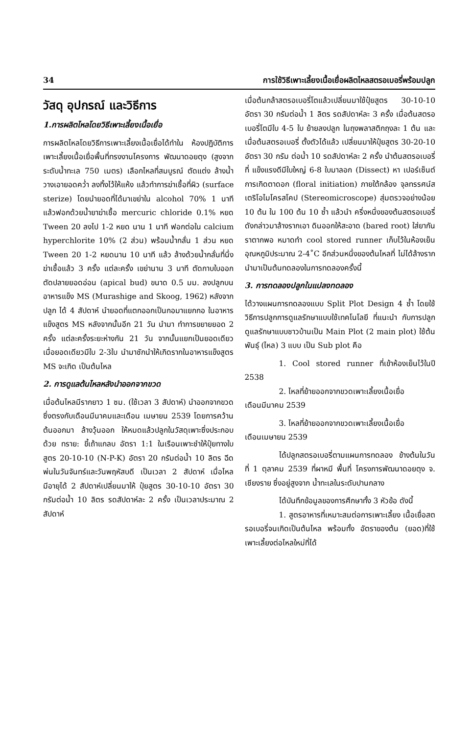34 การใช้วิธีเพาะเลี้ยงเนื้อเยื่อผลิตไหลสตรอเบอรี่พร้อมปลูก
วัสดุ อุปกรณ์ และวิธีการ
1.การผลิตไหลโดยวิธีเพาะเลี้ยงเนื้อเยื่อ
การผลิตไหลโดยวิธีการเพาะเลี้ยงเนื้อเยื่อได้ทำใน ห้องปฏิบัติการเพาะเลี้ยงเนื้อเยื่อพื้นที่ทรงงานโครงการ พัฒนาดอยตุง (สูงจากระดับน้ำทะเล 750 เมตร) เลือกไหลที่สมบูรณ์ ตัดแต่ง ล้างน้ำ วางเอายอดคว่ำ ลงทิ้งไว้ให้แห้ง แล้วทำการฆ่าเชื้อที่ผิว (surface sterize) โดยนำยอดที่ได้มาเขย่าใน alcohol 70% 1 นาที แล้วฟอกด้วยน้ำยาฆ่าเชื้อ mercuric chloride 0.1% หยด Tween 20 ลงไป 1-2 หยด นาน 1 นาที ฟอกต่อใน calcium hyperchlorite 10% (2 ส่วน) พร้อมน้ำกลั่น 1 ส่วน หยด Tween 20 1-2 หยดนาน 10 นาที แล้ว ล้างด้วยน้ำกลั่นที่นึ่งฆ่าเชื้อแล้ว 3 ครั้ง แต่ละครั้ง เขย่านาน 3 นาที ตัดกาบใบออก ตัดปลายยอดอ่อน (apical bud) ขนาด 0.5 มม. ลงปลูกบนอาหารแข็ง MS (Murashige and Skoog, 1962) หลังจากปลูก ได้ 4 สัปดาห์ นำยอดที่แตกออกเป็นกอมาแยกกอ ในอาหารแข็งสูตร MS หลังจากนั้นอีก 21 วัน นำมา ทำการขยายยอด 2 ครั้ง แต่ละครั้งระยะห่างกัน 21 วัน จากนั้นแยกเป็นยอดเดียว เมื่อยอดเดียวมีใบ 2-3ใบ นำมาชักนำให้เกิดรากในอาหารแข็งสูตร MS จะเกิด เป็นต้นไหล
2. การดูแลต้นไหลหลังนำออกจากขวด
เมื่อต้นไหลมีรากยาว 1 ซม. (ใช้เวลา 3 สัปดาห์) นำออกจากขวด ซึ่งตรงกับเดือนมีนาคมและเดือน เมษายน 2539 โดยการคว้านต้นออกมา ล้างวุ้นออก ให้หมดแล้วปลูกในวัสดุเพาะซึ่งประกอบด้วย ทราย: ขี้เถ้าแกลบ อัตรา 1:1 ในเรือนเพาะชำให้ปุ๋ยทางใบ สูตร 20-10-10 (N-P-K) อัตรา 20 กรัมต่อน้ำ 10 ลิตร ฉีดพ่นในวันจันทร์และวันพฤหัสบดี เป็นเวลา 2 สัปดาห์ เมื่อไหลมีอายุได้ 2 สัปดาห์เปลี่ยนมาให้ ปุ๋ยสูตร 30-10-10 อัตรา 30 กรัมต่อน้ำ 10 ลิตร รดสัปดาห์ละ 2 ครั้ง เป็นเวลาประมาณ 2 สัปดาห์
เมื่อต้นกล้าสตรอเบอรี่โตแล้วเปลี่ยนมาใช้ปุ๋ยสูตร 30-10-10 อัตรา 30 กรัมต่อน้ำ 1 ลิตร รดสัปดาห์ละ 3 ครั้ง เมื่อต้นสตรอเบอรี่โตมีใบ 4-5 ใบ ย้ายลงปลูก ในถุงพลาสติกถุงละ 1 ต้น และเมื่อต้นสตรอเบอรี่ ตั้งตัวได้แล้ว เปลี่ยนมาให้ปุ๋ยสูตร 30-20-10 อัตรา 30 กรัม ต่อน้ำ 10 รดสัปดาห์ละ 2 ครั้ง นำต้นสตรอเบอรี่ที่ แข็งแรงดีมีใบใหญ่ 6-8 ใบมาลอก (Dissect) หา เปอร์เซ็นต์การเกิดตาดอก (floral initiation) ภายใต้กล้อง จุลทรรศน์สเตริโอไมโครสโคป (Stereomicroscope) สุ่มตรวจอย่างน้อย 10 ต้น ใน 100 ต้น 10 ซ้ำ แล้วนำ ครึ่งหนึ่งของต้นสตรอเบอรี่ดังกล่าวมาล้างรากเอา ดินออกให้สะอาด (bared root) ใส่ยากันราตากพอ หมาดทำ cool stored runner เก็บไว้ในห้องเย็น อุณหภูมิประมาณ 2-4˚C อีกส่วนหนึ่งของต้นไหลที่ ไม่ได้ล้างรากนำมาเป็นต้นทดลองในการทดลองครั้งนี้
3. การทดลองปลูกในแปลงทดลอง
ได้วางแผนการทดลองแบบ Split Plot Design 4 ซ้ำ โดยใช้วิธีการปลูกการดูแลรักษาแบบใช้เทคโนโลยี ที่แนะนำ กับการปลูกดูแลรักษาแบบชาวบ้านเป็น Main Plot (2 main plot) ใช้ต้นพันธุ์ (ไหล) 3 แบบ เป็น Sub plot คือ
1. Cool stored runner ที่เข้าห้องเย็นไว้ในปี 2538
2. ไหลที่ย้ายออกจากขวดเพาะเลี้ยงเนื้อเยื่อ
เดือนมีนาคม 2539
3. ไหลที่ย้ายออกจากขวดเพาะเลี้ยงเนื้อเยื่อ
เดือนเมษายน 2539
ได้ปลูกสตรอเบอรี่ตามแผนการทดลอง ข้างต้นในวันที่ 1 ตุลาคม 2539 ที่ผาหมี พื้นที่ โครงการพัฒนาดอยตุง จ. เชียงราย ซึ่งอยู่สูงจาก น้ำทะเลในระดับปานกลาง
ได้บันทึกข้อมูลของการศึกษาทั้ง 3 หัวข้อ ดังนี้
1. สูตรอาหารที่เหมาะสมต่อการเพาะเลี้ยง เนื้อเยื่อสตรอเบอรี่จนเกิดเป็นต้นไหล พร้อมทั้ง อัตราของต้น (ยอด)ที่ใช้เพาะเลี้ยงต่อไหลใหม่ที่ได้